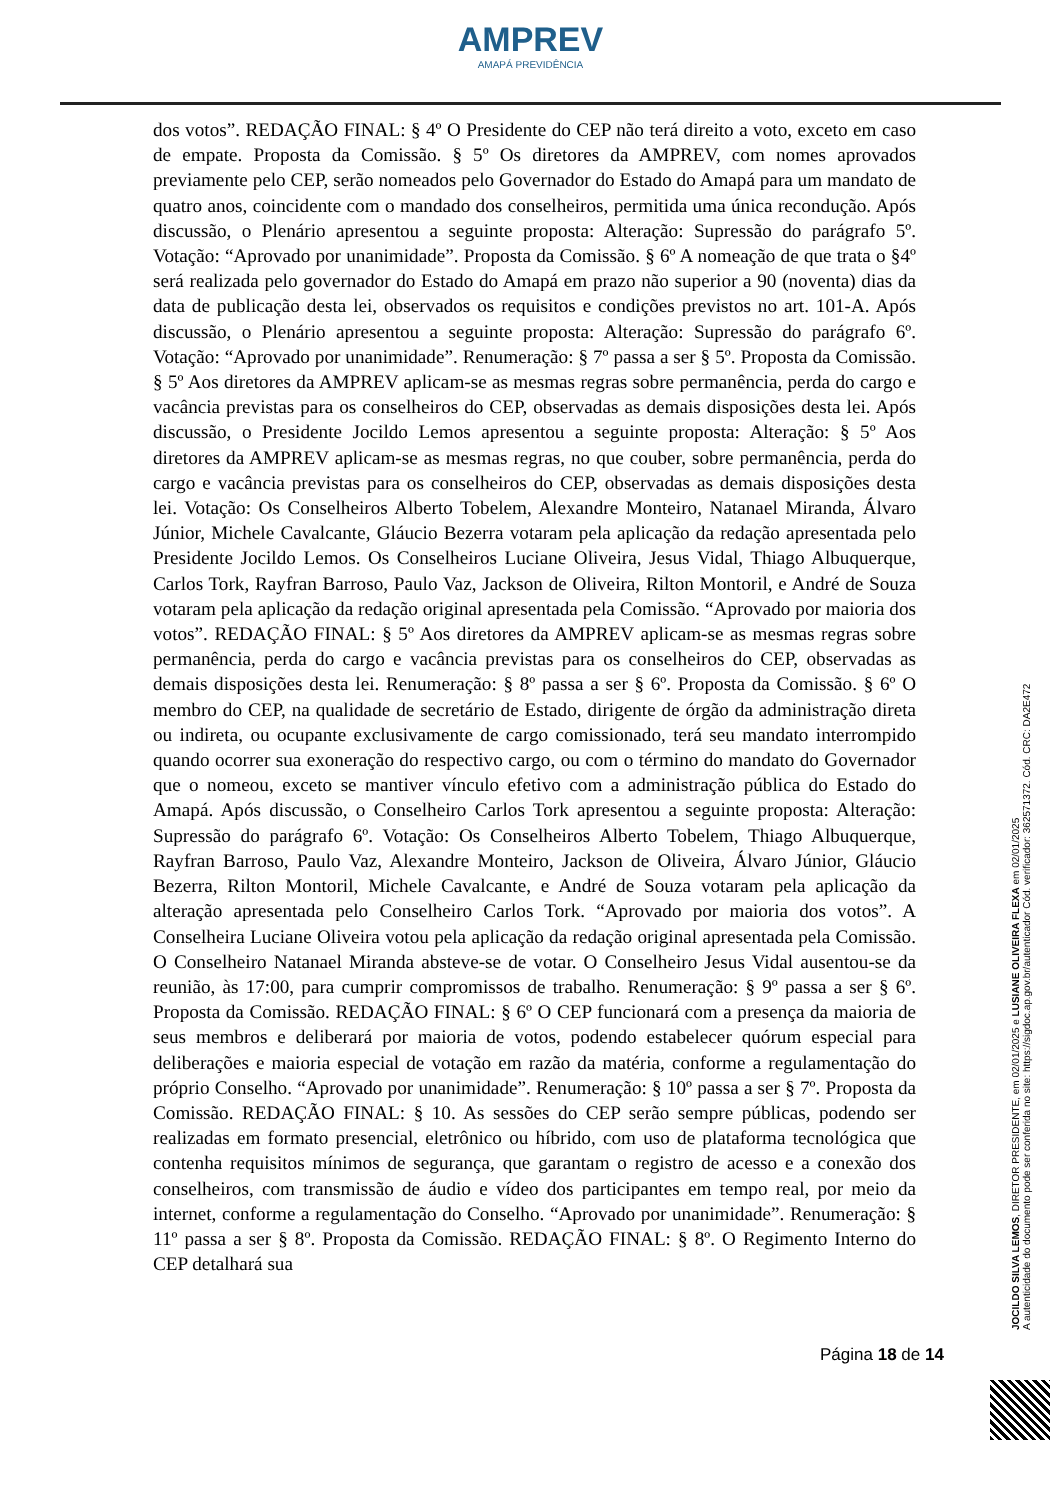AMPREV
AMAPÁ PREVIDÊNCIA
dos votos”. REDAÇÃO FINAL: § 4º O Presidente do CEP não terá direito a voto, exceto em caso de empate. Proposta da Comissão. § 5º Os diretores da AMPREV, com nomes aprovados previamente pelo CEP, serão nomeados pelo Governador do Estado do Amapá para um mandato de quatro anos, coincidente com o mandado dos conselheiros, permitida uma única recondução. Após discussão, o Plenário apresentou a seguinte proposta: Alteração: Supressão do parágrafo 5º. Votação: “Aprovado por unanimidade”. Proposta da Comissão. § 6º A nomeação de que trata o §4º será realizada pelo governador do Estado do Amapá em prazo não superior a 90 (noventa) dias da data de publicação desta lei, observados os requisitos e condições previstos no art. 101-A. Após discussão, o Plenário apresentou a seguinte proposta: Alteração: Supressão do parágrafo 6º. Votação: “Aprovado por unanimidade”. Renumeração: § 7º passa a ser § 5º. Proposta da Comissão. § 5º Aos diretores da AMPREV aplicam-se as mesmas regras sobre permanência, perda do cargo e vacância previstas para os conselheiros do CEP, observadas as demais disposições desta lei. Após discussão, o Presidente Jocildo Lemos apresentou a seguinte proposta: Alteração: § 5º Aos diretores da AMPREV aplicam-se as mesmas regras, no que couber, sobre permanência, perda do cargo e vacância previstas para os conselheiros do CEP, observadas as demais disposições desta lei. Votação: Os Conselheiros Alberto Tobelem, Alexandre Monteiro, Natanael Miranda, Álvaro Júnior, Michele Cavalcante, Gláucio Bezerra votaram pela aplicação da redação apresentada pelo Presidente Jocildo Lemos. Os Conselheiros Luciane Oliveira, Jesus Vidal, Thiago Albuquerque, Carlos Tork, Rayfran Barroso, Paulo Vaz, Jackson de Oliveira, Rilton Montoril, e André de Souza votaram pela aplicação da redação original apresentada pela Comissão. “Aprovado por maioria dos votos”. REDAÇÃO FINAL: § 5º Aos diretores da AMPREV aplicam-se as mesmas regras sobre permanência, perda do cargo e vacância previstas para os conselheiros do CEP, observadas as demais disposições desta lei. Renumeração: § 8º passa a ser § 6º. Proposta da Comissão. § 6º O membro do CEP, na qualidade de secretário de Estado, dirigente de órgão da administração direta ou indireta, ou ocupante exclusivamente de cargo comissionado, terá seu mandato interrompido quando ocorrer sua exoneração do respectivo cargo, ou com o término do mandato do Governador que o nomeou, exceto se mantiver vínculo efetivo com a administração pública do Estado do Amapá. Após discussão, o Conselheiro Carlos Tork apresentou a seguinte proposta: Alteração: Supressão do parágrafo 6º. Votação: Os Conselheiros Alberto Tobelem, Thiago Albuquerque, Rayfran Barroso, Paulo Vaz, Alexandre Monteiro, Jackson de Oliveira, Álvaro Júnior, Gláucio Bezerra, Rilton Montoril, Michele Cavalcante, e André de Souza votaram pela aplicação da alteração apresentada pelo Conselheiro Carlos Tork. “Aprovado por maioria dos votos”. A Conselheira Luciane Oliveira votou pela aplicação da redação original apresentada pela Comissão. O Conselheiro Natanael Miranda absteve-se de votar. O Conselheiro Jesus Vidal ausentou-se da reunião, às 17:00, para cumprir compromissos de trabalho. Renumeração: § 9º passa a ser § 6º. Proposta da Comissão. REDAÇÃO FINAL: § 6º O CEP funcionará com a presença da maioria de seus membros e deliberará por maioria de votos, podendo estabelecer quórum especial para deliberações e maioria especial de votação em razão da matéria, conforme a regulamentação do próprio Conselho. “Aprovado por unanimidade”. Renumeração: § 10º passa a ser § 7º. Proposta da Comissão. REDAÇÃO FINAL: § 10. As sessões do CEP serão sempre públicas, podendo ser realizadas em formato presencial, eletrônico ou híbrido, com uso de plataforma tecnológica que contenha requisitos mínimos de segurança, que garantam o registro de acesso e a conexão dos conselheiros, com transmissão de áudio e vídeo dos participantes em tempo real, por meio da internet, conforme a regulamentação do Conselho. “Aprovado por unanimidade”. Renumeração: § 11º passa a ser § 8º. Proposta da Comissão. REDAÇÃO FINAL: § 8º. O Regimento Interno do CEP detalhará sua
Página 18 de 14
JOCILDO SILVA LEMOS, DIRETOR PRESIDENTE, em 02/01/2025 e LUSIANE OLIVEIRA FLEXA em 02/01/2025
A autenticidade do documento pode ser conferida no site: https://sigdoc.ap.gov.br/autenticador Cód. verificador: 362571372. Cód. CRC: DA2E472